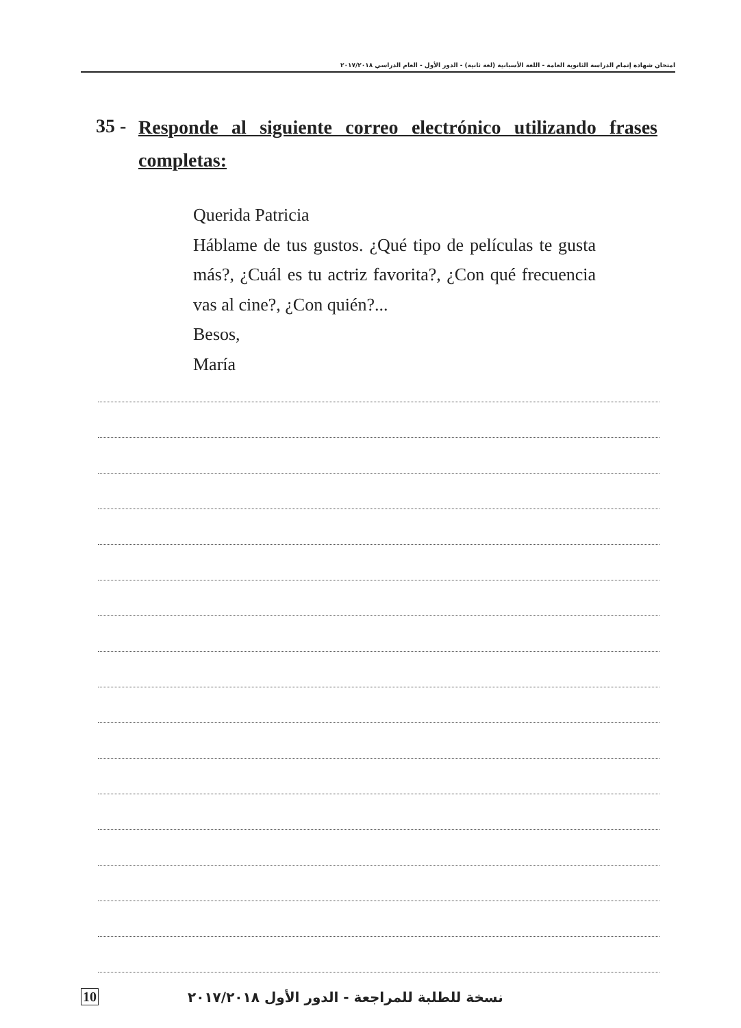امتحان شهادة إتمام الدراسة الثانوية العامة - اللغة الأسبانية (لغة ثانية) - الدور الأول - العام الدراسي ٢٠١٧/٢٠١٨
35 -
Responde al siguiente correo electrónico utilizando frases completas:
Querida Patricia
Háblame de tus gustos. ¿Qué tipo de películas te gusta más?, ¿Cuál es tu actriz favorita?, ¿Con qué frecuencia vas al cine?, ¿Con quién?...
Besos,
María
10 نسخة للطلبة للمراجعة - الدور الأول ٢٠١٧/٢٠١٨